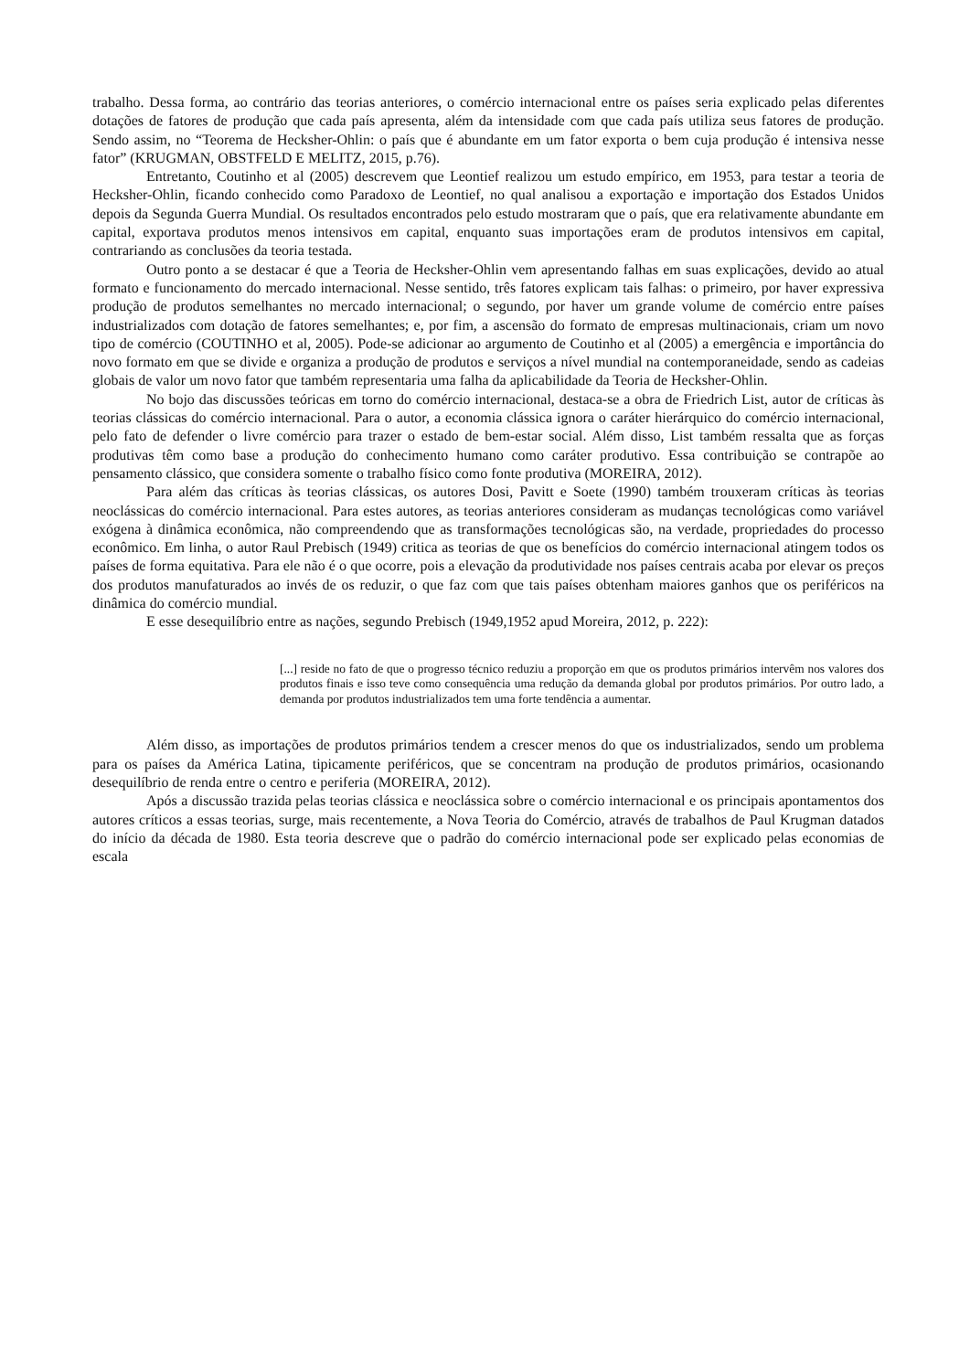trabalho. Dessa forma, ao contrário das teorias anteriores, o comércio internacional entre os países seria explicado pelas diferentes dotações de fatores de produção que cada país apresenta, além da intensidade com que cada país utiliza seus fatores de produção. Sendo assim, no “Teorema de Hecksher-Ohlin: o país que é abundante em um fator exporta o bem cuja produção é intensiva nesse fator” (KRUGMAN, OBSTFELD E MELITZ, 2015, p.76).
Entretanto, Coutinho et al (2005) descrevem que Leontief realizou um estudo empírico, em 1953, para testar a teoria de Hecksher-Ohlin, ficando conhecido como Paradoxo de Leontief, no qual analisou a exportação e importação dos Estados Unidos depois da Segunda Guerra Mundial. Os resultados encontrados pelo estudo mostraram que o país, que era relativamente abundante em capital, exportava produtos menos intensivos em capital, enquanto suas importações eram de produtos intensivos em capital, contrariando as conclusões da teoria testada.
Outro ponto a se destacar é que a Teoria de Hecksher-Ohlin vem apresentando falhas em suas explicações, devido ao atual formato e funcionamento do mercado internacional. Nesse sentido, três fatores explicam tais falhas: o primeiro, por haver expressiva produção de produtos semelhantes no mercado internacional; o segundo, por haver um grande volume de comércio entre países industrializados com dotação de fatores semelhantes; e, por fim, a ascensão do formato de empresas multinacionais, criam um novo tipo de comércio (COUTINHO et al, 2005). Pode-se adicionar ao argumento de Coutinho et al (2005) a emergência e importância do novo formato em que se divide e organiza a produção de produtos e serviços a nível mundial na contemporaneidade, sendo as cadeias globais de valor um novo fator que também representaria uma falha da aplicabilidade da Teoria de Hecksher-Ohlin.
No bojo das discussões teóricas em torno do comércio internacional, destaca-se a obra de Friedrich List, autor de críticas às teorias clássicas do comércio internacional. Para o autor, a economia clássica ignora o caráter hierárquico do comércio internacional, pelo fato de defender o livre comércio para trazer o estado de bem-estar social. Além disso, List também ressalta que as forças produtivas têm como base a produção do conhecimento humano como caráter produtivo. Essa contribuição se contrapõe ao pensamento clássico, que considera somente o trabalho físico como fonte produtiva (MOREIRA, 2012).
Para além das críticas às teorias clássicas, os autores Dosi, Pavitt e Soete (1990) também trouxeram críticas às teorias neoclássicas do comércio internacional. Para estes autores, as teorias anteriores consideram as mudanças tecnológicas como variável exógena à dinâmica econômica, não compreendendo que as transformações tecnológicas são, na verdade, propriedades do processo econômico. Em linha, o autor Raul Prebisch (1949) critica as teorias de que os benefícios do comércio internacional atingem todos os países de forma equitativa. Para ele não é o que ocorre, pois a elevação da produtividade nos países centrais acaba por elevar os preços dos produtos manufaturados ao invés de os reduzir, o que faz com que tais países obtenham maiores ganhos que os periféricos na dinâmica do comércio mundial.
E esse desequilíbrio entre as nações, segundo Prebisch (1949,1952 apud Moreira, 2012, p. 222):
[...] reside no fato de que o progresso técnico reduziu a proporção em que os produtos primários intervêm nos valores dos produtos finais e isso teve como consequência uma redução da demanda global por produtos primários. Por outro lado, a demanda por produtos industrializados tem uma forte tendência a aumentar.
Além disso, as importações de produtos primários tendem a crescer menos do que os industrializados, sendo um problema para os países da América Latina, tipicamente periféricos, que se concentram na produção de produtos primários, ocasionando desequilíbrio de renda entre o centro e periferia (MOREIRA, 2012).
Após a discussão trazida pelas teorias clássica e neoclássica sobre o comércio internacional e os principais apontamentos dos autores críticos a essas teorias, surge, mais recentemente, a Nova Teoria do Comércio, através de trabalhos de Paul Krugman datados do início da década de 1980. Esta teoria descreve que o padrão do comércio internacional pode ser explicado pelas economias de escala